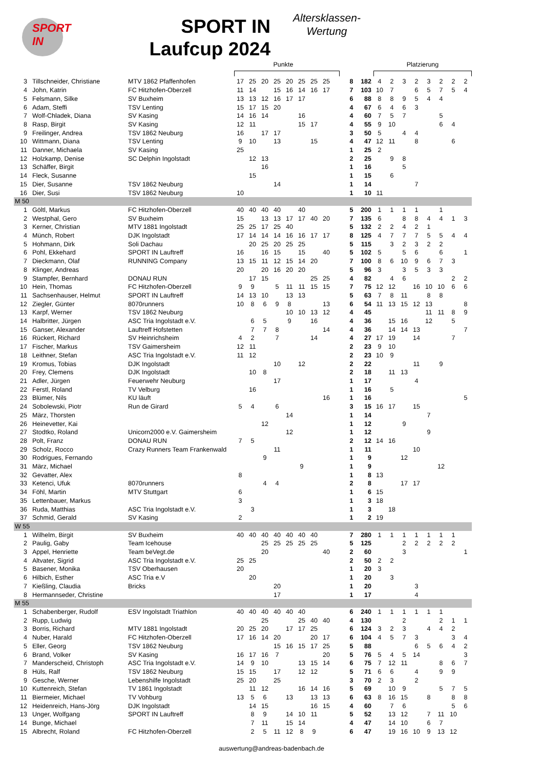SPORT IN
SPORT IN
Laufcup 2024
Altersklassen-
Wertung
| | | | Punkte | | | | | | | | | | | Platzierung | | | | | | | |
| --- | --- | --- | --- | --- | --- | --- | --- | --- | --- | --- | --- | --- | --- | --- | --- | --- | --- | --- | --- | --- | --- |
| 3 | Tillschneider, Christiane | MTV 1862 Pfaffenhofen | 17 | 25 | 20 | 25 | 20 | 25 | 25 | 25 | | 8 | 182 | 4 | 2 | 3 | 2 | 3 | 2 | 2 | 2 |
| 4 | John, Katrin | FC Hitzhofen-Oberzell | 11 | 14 | | 15 | 16 | 14 | 16 | 17 | | 7 | 103 | 10 | 7 | | 6 | 5 | 7 | 5 | 4 |
| 5 | Felsmann, Silke | SV Buxheim | 13 | 13 | 12 | 16 | 17 | 17 | | | | 6 | 88 | 8 | 8 | 9 | 5 | 4 | 4 | | |
| 6 | Adam, Steffi | TSV Lenting | 15 | 17 | 15 | 20 | | | | | | 4 | 67 | 6 | 4 | 6 | 3 | | | | |
| 7 | Wolf-Chladek, Diana | SV Kasing | 14 | 16 | 14 | | | 16 | | | | 4 | 60 | 7 | 5 | 7 | | | 5 | | |
| 8 | Rasp, Birgit | SV Kasing | 12 | 11 | | | | 15 | 17 | | | 4 | 55 | 9 | 10 | | | | 6 | 4 | |
| 9 | Freilinger, Andrea | TSV 1862 Neuburg | 16 | | 17 | 17 | | | | | | 3 | 50 | 5 | | 4 | 4 | | | | |
| 10 | Wittmann, Diana | TSV Lenting | 9 | 10 | | 13 | | | 15 | | | 4 | 47 | 12 | 11 | | 8 | | | 6 | |
| 11 | Danner, Michaela | SV Kasing | 25 | | | | | | | | | 1 | 25 | 2 | | | | | | | |
| 12 | Holzkamp, Denise | SC Delphin Ingolstadt | | 12 | 13 | | | | | | | 2 | 25 | | 9 | 8 | | | | | |
| 13 | Schäffer, Birgit | | | | 16 | | | | | | | 1 | 16 | | | 5 | | | | | |
| 14 | Fleck, Susanne | | | 15 | | | | | | | | 1 | 15 | | 6 | | | | | | |
| 15 | Dier, Susanne | TSV 1862 Neuburg | | | | 14 | | | | | | 1 | 14 | | | | 7 | | | | |
| 16 | Dier, Susi | TSV 1862 Neuburg | 10 | | | | | | | | | 1 | 10 | 11 | | | | | | | |
| M 50 | | | | | | | | | | | | | | | | | | | | | |
| 1 | Göltl, Markus | FC Hitzhofen-Oberzell | 40 | 40 | 40 | 40 | | 40 | | | | 5 | 200 | 1 | 1 | 1 | 1 | | 1 | | |
| 2 | Westphal, Gero | SV Buxheim | 15 | | 13 | 13 | 17 | 17 | 40 | 20 | | 7 | 135 | 6 | | 8 | 8 | 4 | 4 | 1 | 3 |
| 3 | Kerner, Christian | MTV 1881 Ingolstadt | 25 | 25 | 17 | 25 | 40 | | | | | 5 | 132 | 2 | 2 | 4 | 2 | 1 | | | |
| 4 | Münch, Robert | DJK Ingolstadt | 17 | 14 | 14 | 14 | 16 | 16 | 17 | 17 | | 8 | 125 | 4 | 7 | 7 | 7 | 5 | 5 | 4 | 4 |
| 5 | Hohmann, Dirk | Soli Dachau | | 20 | 25 | 20 | 25 | 25 | | | | 5 | 115 | | 3 | 2 | 3 | 2 | 2 | | |
| 6 | Pohl, Ekkehard | SPORT IN Lauftreff | 16 | | 16 | 15 | | 15 | | 40 | | 5 | 102 | 5 | | 5 | 6 | | 6 | | 1 |
| 7 | Dieckmann, Olaf | RUNNING Company | 13 | 15 | 11 | 12 | 15 | 14 | 20 | | | 7 | 100 | 8 | 6 | 10 | 9 | 6 | 7 | 3 | |
| 8 | Klinger, Andreas | | 20 | | 20 | 16 | 20 | 20 | | | | 5 | 96 | 3 | | 3 | 5 | 3 | 3 | | |
| 9 | Stampfer, Bernhard | DONAU RUN | | 17 | 15 | | | | 25 | 25 | | 4 | 82 | | 4 | 6 | | | | 2 | 2 |
| 10 | Hein, Thomas | FC Hitzhofen-Oberzell | 9 | 9 | | 5 | 11 | 11 | 15 | 15 | | 7 | 75 | 12 | 12 | | 16 | 10 | 10 | 6 | 6 |
| 11 | Sachsenhauser, Helmut | SPORT IN Lauftreff | 14 | 13 | 10 | | 13 | 13 | | | | 5 | 63 | 7 | 8 | 11 | | 8 | 8 | | |
| 12 | Ziegler, Günter | 8070runners | 10 | 8 | 6 | 9 | 8 | | | 13 | | 6 | 54 | 11 | 13 | 15 | 12 | 13 | | | 8 |
| 13 | Karpf, Werner | TSV 1862 Neuburg | | | | | 10 | 10 | 13 | 12 | | 4 | 45 | | | | | 11 | 11 | 8 | 9 |
| 14 | Halbritter, Jürgen | ASC Tria Ingolstadt e.V. | | 6 | 5 | | 9 | | 16 | | | 4 | 36 | | 15 | 16 | | 12 | | 5 | |
| 15 | Ganser, Alexander | Lauftreff Hofstetten | | 7 | 7 | 8 | | | | 14 | | 4 | 36 | | 14 | 14 | 13 | | | | 7 |
| 16 | Rückert, Richard | SV Heinrichsheim | 4 | 2 | | 7 | | | 14 | | | 4 | 27 | 17 | 19 | | 14 | | | 7 | |
| 17 | Fischer, Markus | TSV Gaimersheim | 12 | 11 | | | | | | | | 2 | 23 | 9 | 10 | | | | | | |
| 18 | Leithner, Stefan | ASC Tria Ingolstadt e.V. | 11 | 12 | | | | | | | | 2 | 23 | 10 | 9 | | | | | | |
| 19 | Kromus, Tobias | DJK Ingolstadt | | | | 10 | | 12 | | | | 2 | 22 | | | | 11 | | 9 | | |
| 20 | Frey, Clemens | DJK Ingolstadt | | 10 | 8 | | | | | | | 2 | 18 | | 11 | 13 | | | | | |
| 21 | Adler, Jürgen | Feuerwehr Neuburg | | | | 17 | | | | | | 1 | 17 | | | | 4 | | | | |
| 22 | Ferstl, Roland | TV Velburg | | 16 | | | | | | | | 1 | 16 | | 5 | | | | | | |
| 23 | Blümer, Nils | KU läuft | | | | | | | | 16 | | 1 | 16 | | | | | | | | 5 |
| 24 | Sobolewski, Piotr | Run de Girard | 5 | 4 | | 6 | | | | | | 3 | 15 | 16 | 17 | | 15 | | | | |
| 25 | März, Thorsten | | | | | | 14 | | | | | 1 | 14 | | | | | 7 | | | |
| 26 | Heinevetter, Kai | | | | 12 | | | | | | | 1 | 12 | | | 9 | | | | | |
| 27 | Stodtko, Roland | Unicorn2000 e.V. Gaimersheim | | | | | 12 | | | | | 1 | 12 | | | | | 9 | | | |
| 28 | Polt, Franz | DONAU RUN | 7 | 5 | | | | | | | | 2 | 12 | 14 | 16 | | | | | | |
| 29 | Scholz, Rocco | Crazy Runners Team Frankenwald | | | | 11 | | | | | | 1 | 11 | | | | 10 | | | | |
| 30 | Rodrigues, Fernando | | | | 9 | | | | | | | 1 | 9 | | | 12 | | | | | |
| 31 | März, Michael | | | | | | | 9 | | | | 1 | 9 | | | | | | 12 | | |
| 32 | Gevatter, Alex | | 8 | | | | | | | | | 1 | 8 | 13 | | | | | | | |
| 33 | Ketenci, Ufuk | 8070runners | | | 4 | 4 | | | | | | 2 | 8 | | | 17 | 17 | | | | |
| 34 | Föhl, Martin | MTV Stuttgart | 6 | | | | | | | | | 1 | 6 | 15 | | | | | | | |
| 35 | Lettenbauer, Markus | | 3 | | | | | | | | | 1 | 3 | 18 | | | | | | | |
| 36 | Ruda, Matthias | ASC Tria Ingolstadt e.V. | | 3 | | | | | | | | 1 | 3 | | 18 | | | | | | |
| 37 | Schmid, Gerald | SV Kasing | 2 | | | | | | | | | 1 | 2 | 19 | | | | | | | |
| W 55 | | | | | | | | | | | | | | | | | | | | | |
| 1 | Wilhelm, Birgit | SV Buxheim | 40 | 40 | 40 | 40 | 40 | 40 | 40 | | | 7 | 280 | 1 | 1 | 1 | 1 | 1 | 1 | 1 | |
| 2 | Paulig, Gaby | Team Icehouse | | | 25 | 25 | 25 | 25 | 25 | | | 5 | 125 | | | 2 | 2 | 2 | 2 | 2 | |
| 3 | Appel, Henriette | Team beVegt.de | | | 20 | | | | | 40 | | 2 | 60 | | | 3 | | | | | 1 |
| 4 | Altvater, Sigrid | ASC Tria Ingolstadt e.V. | 25 | 25 | | | | | | | | 2 | 50 | 2 | 2 | | | | | | |
| 5 | Basener, Monika | TSV Oberhausen | 20 | | | | | | | | | 1 | 20 | 3 | | | | | | | |
| 6 | Hilbich, Esther | ASC Tria e.V | | 20 | | | | | | | | 1 | 20 | | 3 | | | | | | |
| 7 | Kießling, Claudia | Bricks | | | | 20 | | | | | | 1 | 20 | | | | 3 | | | | |
| 8 | Hermannseder, Christine | | | | | 17 | | | | | | 1 | 17 | | | | 4 | | | | |
| M 55 | | | | | | | | | | | | | | | | | | | | | |
| 1 | Schabenberger, Rudolf | ESV Ingolstadt Triathlon | 40 | 40 | 40 | 40 | 40 | 40 | | | | 6 | 240 | 1 | 1 | 1 | 1 | 1 | 1 | | |
| 2 | Rupp, Ludwig | | | | 25 | | | 25 | 40 | 40 | | 4 | 130 | | | 2 | | | 2 | 1 | 1 |
| 3 | Borris, Richard | MTV 1881 Ingolstadt | 20 | 25 | 20 | | 17 | 17 | 25 | | | 6 | 124 | 3 | 2 | 3 | | 4 | 4 | 2 | |
| 4 | Nuber, Harald | FC Hitzhofen-Oberzell | 17 | 16 | 14 | 20 | | | 20 | 17 | | 6 | 104 | 4 | 5 | 7 | 3 | | | 3 | 4 |
| 5 | Eller, Georg | TSV 1862 Neuburg | | | | 15 | 16 | 15 | 17 | 25 | | 5 | 88 | | | | 6 | 5 | 6 | 4 | 2 |
| 6 | Brand, Volker | SV Kasing | 16 | 17 | 16 | 7 | | | | 20 | | 5 | 76 | 5 | 4 | 5 | 14 | | | | 3 |
| 7 | Manderscheid, Christoph | ASC Tria Ingolstadt e.V. | 14 | 9 | 10 | | | 13 | 15 | 14 | | 6 | 75 | 7 | 12 | 11 | | | 8 | 6 | 7 |
| 8 | Hüls, Ralf | TSV 1862 Neuburg | 15 | 15 | | 17 | | 12 | 12 | | | 5 | 71 | 6 | 6 | | 4 | | 9 | 9 | |
| 9 | Gesche, Werner | Lebenshilfe Ingolstadt | 25 | 20 | | 25 | | | | | | 3 | 70 | 2 | 3 | | 2 | | | | |
| 10 | Kuttenreich, Stefan | TV 1861 Ingolstadt | | 11 | 12 | | | 16 | 14 | 16 | | 5 | 69 | | 10 | 9 | | | 5 | 7 | 5 |
| 11 | Biermeier, Michael | TV Vohburg | 13 | 5 | 6 | | 13 | | 13 | 13 | | 6 | 63 | 8 | 16 | 15 | | 8 | | 8 | 8 |
| 12 | Heidenreich, Hans-Jörg | DJK Ingolstadt | | 14 | 15 | | | | 16 | 15 | | 4 | 60 | | 7 | 6 | | | | 5 | 6 |
| 13 | Unger, Wolfgang | SPORT IN Lauftreff | | 8 | 9 | | 14 | 10 | 11 | | | 5 | 52 | | 13 | 12 | | 7 | 11 | 10 | |
| 14 | Bunge, Michael | | | 7 | 11 | | 15 | 14 | | | | 4 | 47 | | 14 | 10 | | 6 | 7 | | |
| 15 | Albrecht, Roland | FC Hitzhofen-Oberzell | | 2 | 5 | 11 | 12 | 8 | 9 | | | 6 | 47 | | 19 | 16 | 10 | 9 | 13 | 12 | |
auswertung@andreas-badenbach.de